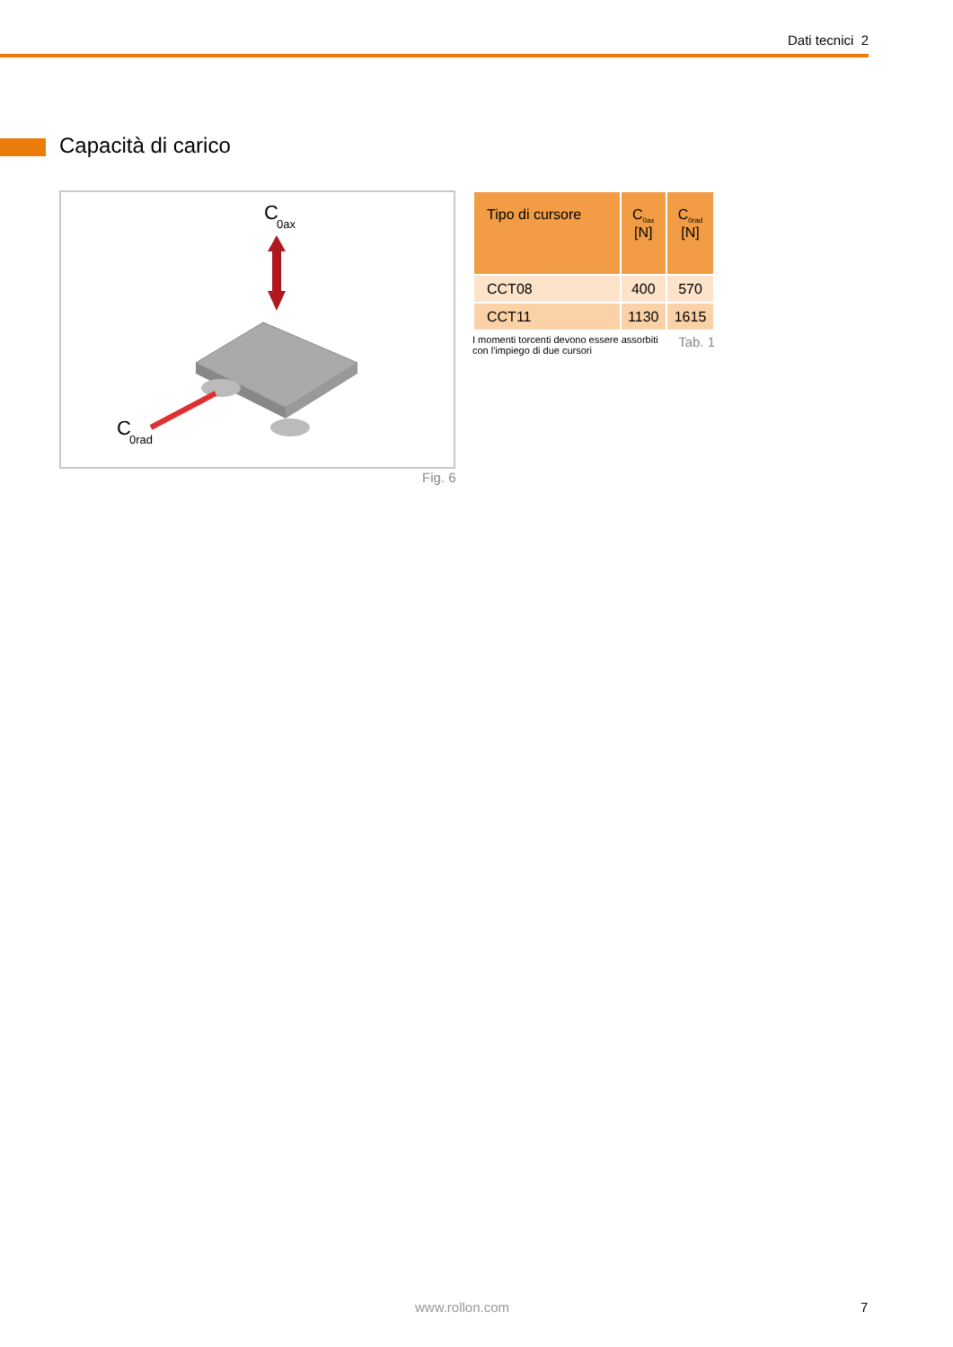Dati tecnici 2
Capacità di carico
C
0ax
C
0rad
Fig. 6
| Tipo di cursore | C<sub>0ax</sub> [N] | C<sub>0rad</sub> [N] |
| --- | --- | --- |
| CCT08 | 400 | 570 |
| CCT11 | 1130 | 1615 |
I momenti torcenti devono essere assorbiti
con l'impiego di due cursori Tab. 1
www.rollon.com 7